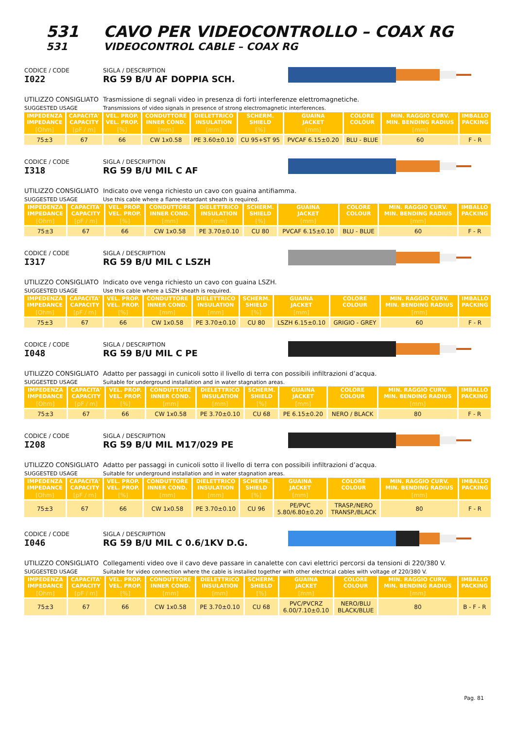531 CAVO PER VIDEOCONTROLLO – COAX RG
531 VIDEOCONTROL CABLE – COAX RG
CODICE / CODE SIGLA / DESCRIPTION
I022 RG 59 B/U AF DOPPIA SCH.
UTILIZZO CONSIGLIATO Trasmissione di segnali video in presenza di forti interferenze elettromagnetiche.
SUGGESTED USAGE Transmissions of video signals in presence of strong electromagnetic interferences.
| IMPEDENZA IMPEDANCE | CAPACITA' CAPACITY | VEL. PROP. VEL. PROP. | CONDUTTORE INNER COND. | DIELETTRICO INSULATION | SCHERM. SHIELD | GUAINA JACKET | COLORE COLOUR | MIN. RAGGIO CURV. MIN. BENDING RADIUS | IMBALLO PACKING |
| --- | --- | --- | --- | --- | --- | --- | --- | --- | --- |
| [Ohm] | [pF / m] | [%] | [mm] | [mm] | [%] | [mm] | | [mm] | |
| 75±3 | 67 | 66 | CW 1x0.58 | PE 3.60±0.10 | CU 95+ST 95 | PVCAF 6.15±0.20 | BLU - BLUE | 60 | F - R |
CODICE / CODE SIGLA / DESCRIPTION
I318 RG 59 B/U MIL C AF
UTILIZZO CONSIGLIATO Indicato ove venga richiesto un cavo con guaina antifiamma.
SUGGESTED USAGE Use this cable where a flame-retardant sheath is required.
| IMPEDENZA IMPEDANCE | CAPACITA' CAPACITY | VEL. PROP. VEL. PROP. | CONDUTTORE INNER COND. | DIELETTRICO INSULATION | SCHERM. SHIELD | GUAINA JACKET | COLORE COLOUR | MIN. RAGGIO CURV. MIN. BENDING RADIUS | IMBALLO PACKING |
| --- | --- | --- | --- | --- | --- | --- | --- | --- | --- |
| [Ohm] | [pF / m] | [%] | [mm] | [mm] | [%] | [mm] | | [mm] | |
| 75±3 | 67 | 66 | CW 1x0.58 | PE 3.70±0.10 | CU 80 | PVCAF 6.15±0.10 | BLU - BLUE | 60 | F - R |
CODICE / CODE SIGLA / DESCRIPTION
I317 RG 59 B/U MIL C LSZH
UTILIZZO CONSIGLIATO Indicato ove venga richiesto un cavo con guaina LSZH.
SUGGESTED USAGE Use this cable where a LSZH sheath is required.
| IMPEDENZA IMPEDANCE | CAPACITA' CAPACITY | VEL. PROP. VEL. PROP. | CONDUTTORE INNER COND. | DIELETTRICO INSULATION | SCHERM. SHIELD | GUAINA JACKET | COLORE COLOUR | MIN. RAGGIO CURV. MIN. BENDING RADIUS | IMBALLO PACKING |
| --- | --- | --- | --- | --- | --- | --- | --- | --- | --- |
| [Ohm] | [pF / m] | [%] | [mm] | [mm] | [%] | [mm] | | [mm] | |
| 75±3 | 67 | 66 | CW 1x0.58 | PE 3.70±0.10 | CU 80 | LSZH 6.15±0.10 | GRIGIO - GREY | 60 | F - R |
CODICE / CODE SIGLA / DESCRIPTION
I048 RG 59 B/U MIL C PE
UTILIZZO CONSIGLIATO Adatto per passaggi in cunicoli sotto il livello di terra con possibili infiltrazioni d’acqua.
SUGGESTED USAGE Suitable for underground installation and in water stagnation areas.
| IMPEDENZA IMPEDANCE | CAPACITA' CAPACITY | VEL. PROP. VEL. PROP. | CONDUTTORE INNER COND. | DIELETTRICO INSULATION | SCHERM. SHIELD | GUAINA JACKET | COLORE COLOUR | MIN. RAGGIO CURV. MIN. BENDING RADIUS | IMBALLO PACKING |
| --- | --- | --- | --- | --- | --- | --- | --- | --- | --- |
| [Ohm] | [pF / m] | [%] | [mm] | [mm] | [%] | [mm] | | [mm] | |
| 75±3 | 67 | 66 | CW 1x0.58 | PE 3.70±0.10 | CU 68 | PE 6.15±0.20 | NERO / BLACK | 80 | F - R |
CODICE / CODE SIGLA / DESCRIPTION
I208 RG 59 B/U MIL M17/029 PE
UTILIZZO CONSIGLIATO Adatto per passaggi in cunicoli sotto il livello di terra con possibili infiltrazioni d’acqua.
SUGGESTED USAGE Suitable for underground installation and in water stagnation areas.
| IMPEDENZA IMPEDANCE | CAPACITA' CAPACITY | VEL. PROP. VEL. PROP. | CONDUTTORE INNER COND. | DIELETTRICO INSULATION | SCHERM. SHIELD | GUAINA JACKET | COLORE COLOUR | MIN. RAGGIO CURV. MIN. BENDING RADIUS | IMBALLO PACKING |
| --- | --- | --- | --- | --- | --- | --- | --- | --- | --- |
| [Ohm] | [pF / m] | [%] | [mm] | [mm] | [%] | [mm] | | [mm] | |
| 75±3 | 67 | 66 | CW 1x0.58 | PE 3.70±0.10 | CU 96 | PE/PVC 5.80/6.80±0.20 | TRASP./NERO TRANSP./BLACK | 80 | F - R |
CODICE / CODE SIGLA / DESCRIPTION
I046 RG 59 B/U MIL C 0.6/1KV D.G.
UTILIZZO CONSIGLIATO Collegamenti video ove il cavo deve passare in canalette con cavi elettrici percorsi da tensioni di 220/380 V.
SUGGESTED USAGE Suitable for video connection where the cable is installed together with other electrical cables with voltage of 220/380 V.
| IMPEDENZA IMPEDANCE | CAPACITA' CAPACITY | VEL. PROP. VEL. PROP. | CONDUTTORE INNER COND. | DIELETTRICO INSULATION | SCHERM. SHIELD | GUAINA JACKET | COLORE COLOUR | MIN. RAGGIO CURV. MIN. BENDING RADIUS | IMBALLO PACKING |
| --- | --- | --- | --- | --- | --- | --- | --- | --- | --- |
| [Ohm] | [pF / m] | [%] | [mm] | [mm] | [%] | [mm] | | [mm] | |
| 75±3 | 67 | 66 | CW 1x0.58 | PE 3.70±0.10 | CU 68 | PVC/PVCRZ 6.00/7.10±0.10 | NERO/BLU BLACK/BLUE | 80 | B - F - R |
Pag. 81